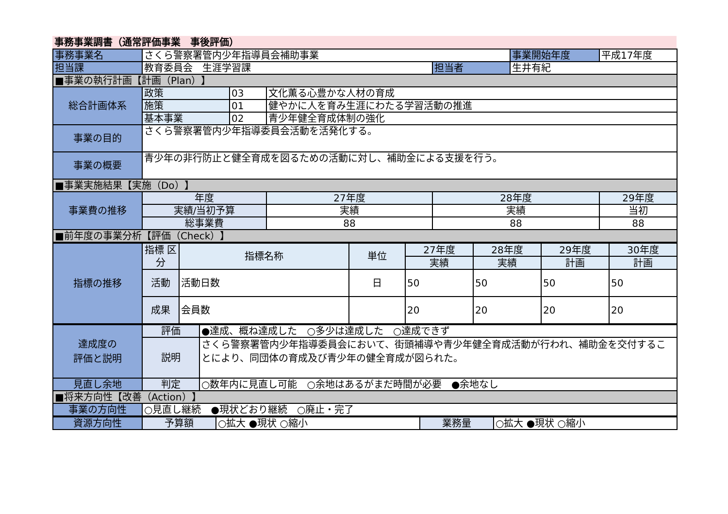事務事業調書（通常評価事業　事後評価）
| 事務事業名 | さくら警察署管内少年指導員会補助事業 | | | | 事業開始年度 | 平成17年度 |
| 担当課 | 教育委員会 生涯学習課 | | | 担当者 | 生井有紀 | |
| ■事業の執行計画【計画（Plan）】 | | | | | | |
| 総合計画体系 | 政策 | 03 | 文化薫る心豊かな人材の育成 | | | |
| | 施策 | 01 | 健やかに人を育み生涯にわたる学習活動の推進 | | | |
| | 基本事業 | 02 | 青少年健全育成体制の強化 | | | |
| 事業の目的 | さくら警察署管内少年指導委員会活動を活発化する。 | | | | | |
| 事業の概要 | 青少年の非行防止と健全育成を図るための活動に対し、補助金による支援を行う。 | | | | | |
| ■事業実施結果【実施（Do）】 | | | | | | |
| 事業費の推移 | 年度 | | 27年度 | 28年度 | | 29年度 |
| | 実績/当初予算 | | 実績 | 実績 | | 当初 |
| | 総事業費 | | 88 | 88 | | 88 |
| ■前年度の事業分析【評価（Check）】 | | | | | | |
| 指標の推移 | 指標 区分 | 指標名称 | 単位 | 27年度 | 28年度 | 29年度 | 30年度 |
| | | | | 実績 | 実績 | 計画 | 計画 |
| | 活動 | 活動日数 | 日 | 50 | 50 | 50 | 50 |
| | 成果 | 会員数 | | 20 | 20 | 20 | 20 |
| 達成度の 評価と説明 | 評価 | ●達成、概ね達成した ○多少は達成した ○達成できず |
| | 説明 | さくら警察署管内少年指導委員会において、街頭補導や青少年健全育成活動が行われ、補助金を交付することにより、同団体の育成及び青少年の健全育成が図られた。 |
| 見直し余地 | 判定 | ○数年内に見直し可能 ○余地はあるがまだ時間が必要 ●余地なし |
| ■将来方向性【改善（Action）】 | | |
| 事業の方向性 | ○見直し継続 ●現状どおり継続 ○廃止・完了 | |
| 資源方向性 | 予算額 | ○拡大 ●現状 ○縮小 | 業務量 | ○拡大 ●現状 ○縮小 |